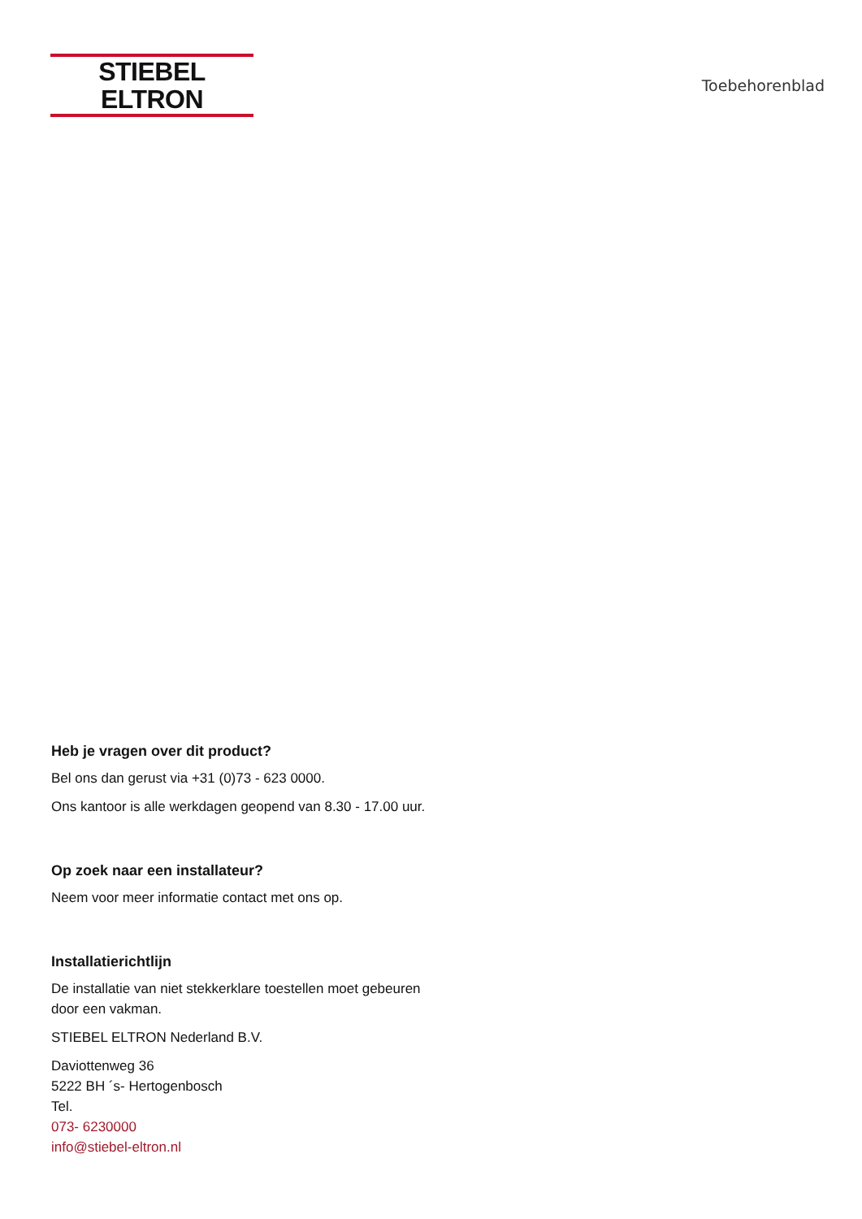STIEBEL ELTRON
Toebehorenblad
Heb je vragen over dit product?
Bel ons dan gerust via +31 (0)73 - 623 0000.
Ons kantoor is alle werkdagen geopend van 8.30 - 17.00 uur.
Op zoek naar een installateur?
Neem voor meer informatie contact met ons op.
Installatierichtlijn
De installatie van niet stekkerklare toestellen moet gebeuren
door een vakman.
STIEBEL ELTRON Nederland B.V.
Daviottenweg 36
5222 BH ´s- Hertogenbosch
Tel.
073- 6230000
info@stiebel-eltron.nl